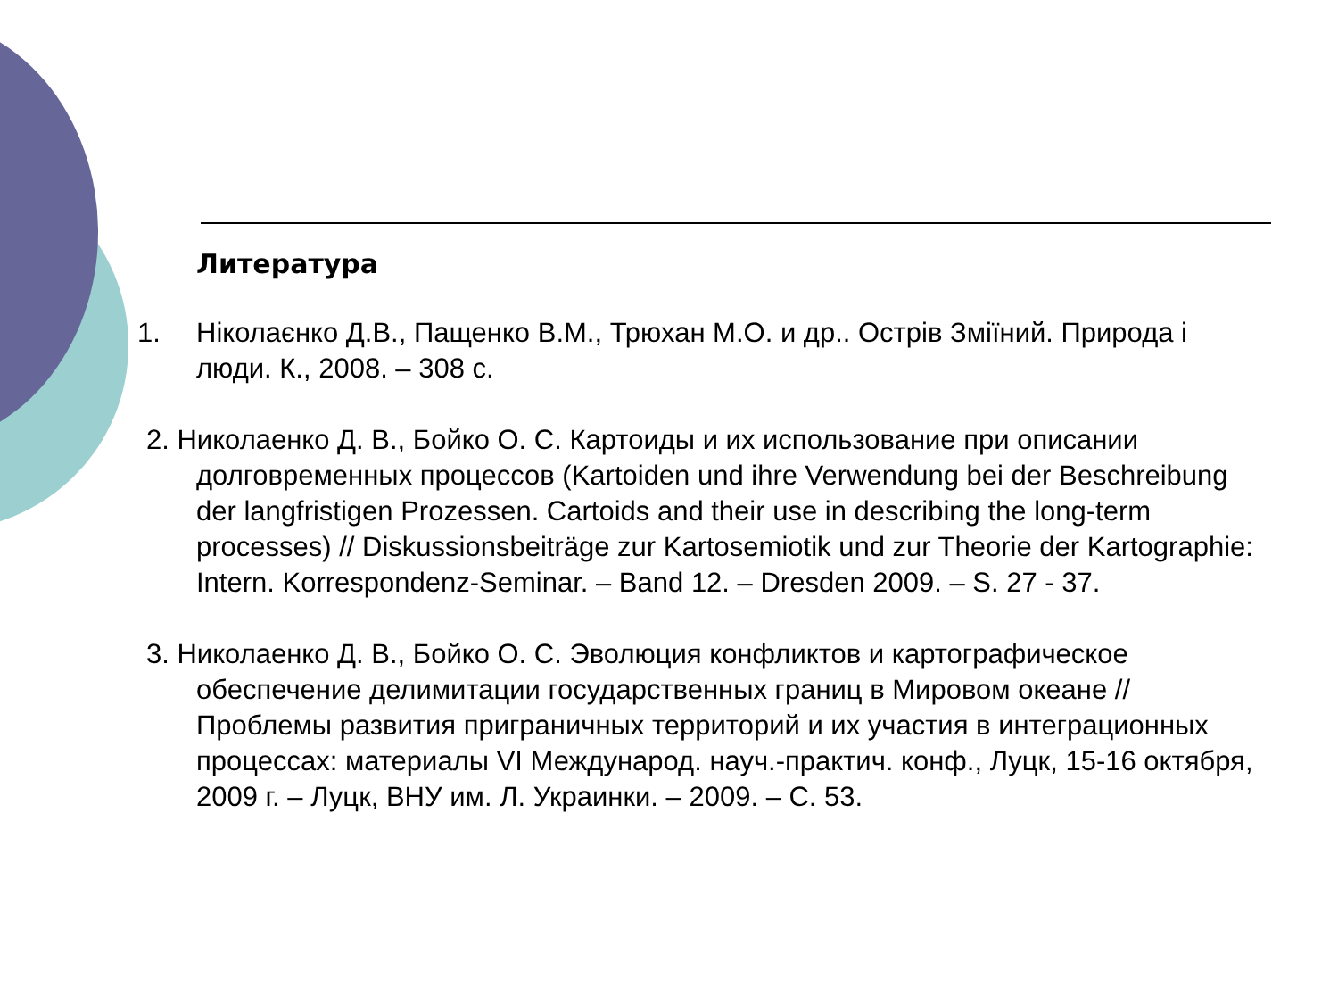Литература
1. Ніколаєнко Д.В., Пащенко В.М., Трюхан М.О. и др.. Острів Зміїний. Природа і люди. К., 2008. – 308 с.
2. Николаенко Д. В., Бойко О. С. Картоиды и их использование при описании
долговременных процессов (Kartoiden und ihre Verwendung bei der Beschreibung der langfristigen Prozessen. Cartoids and their use in describing the long-term processes) // Diskussionsbeiträge zur Kartosemiotik und zur Theorie der Kartographie: Intern. Korrespondenz-Seminar. – Band 12. – Dresden 2009. – S. 27 - 37.
3. Николаенко Д. В., Бойко О. С. Эволюция конфликтов и картографическое
обеспечение делимитации государственных границ в Мировом океане // Проблемы развития приграничных территорий и их участия в интеграционных процессах: материалы VI Международ. науч.-практич. конф., Луцк, 15-16 октября, 2009 г. – Луцк, ВНУ им. Л. Украинки. – 2009. – С. 53.